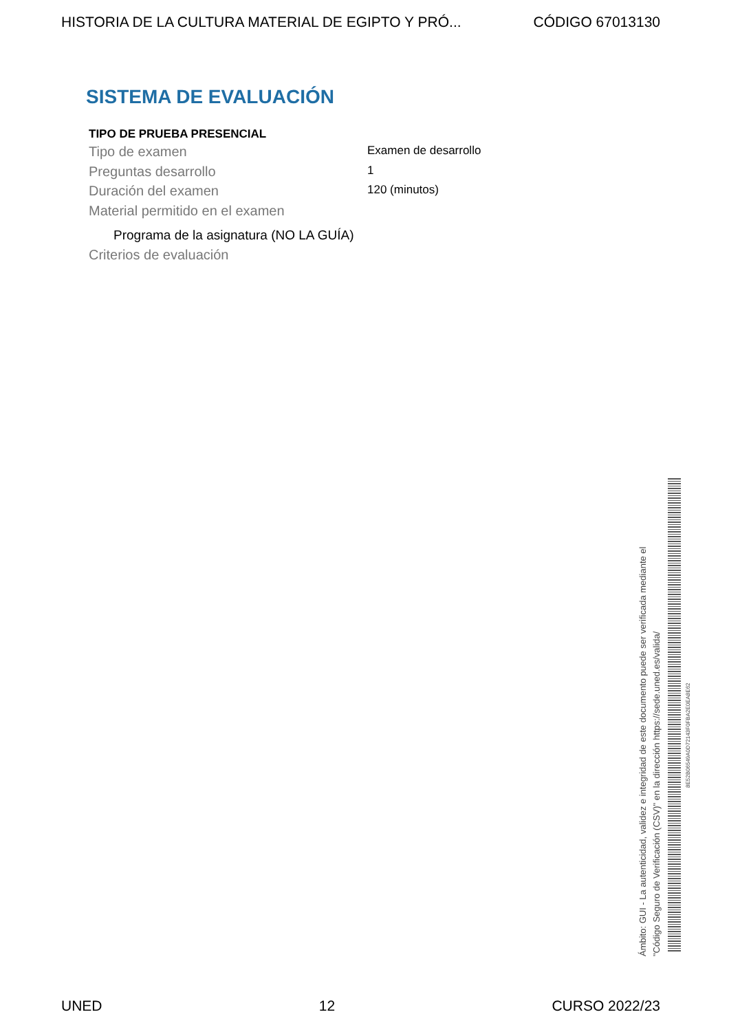HISTORIA DE LA CULTURA MATERIAL DE EGIPTO Y PRÓ... CÓDIGO 67013130
SISTEMA DE EVALUACIÓN
TIPO DE PRUEBA PRESENCIAL
Tipo de examen Examen de desarrollo
Preguntas desarrollo 1
Duración del examen 120 (minutos)
Material permitido en el examen
Programa de la asignatura (NO LA GUÍA)
Criterios de evaluación
Ámbito: GUI - La autenticidad, validez e integridad de este documento puede ser verificada mediante el
"Código Seguro de Verificación (CSV)" en la dirección https://sede.uned.es/valida/
8E52B06549A0D72143F0FBA2E0EA8E62
UNED 12 CURSO 2022/23